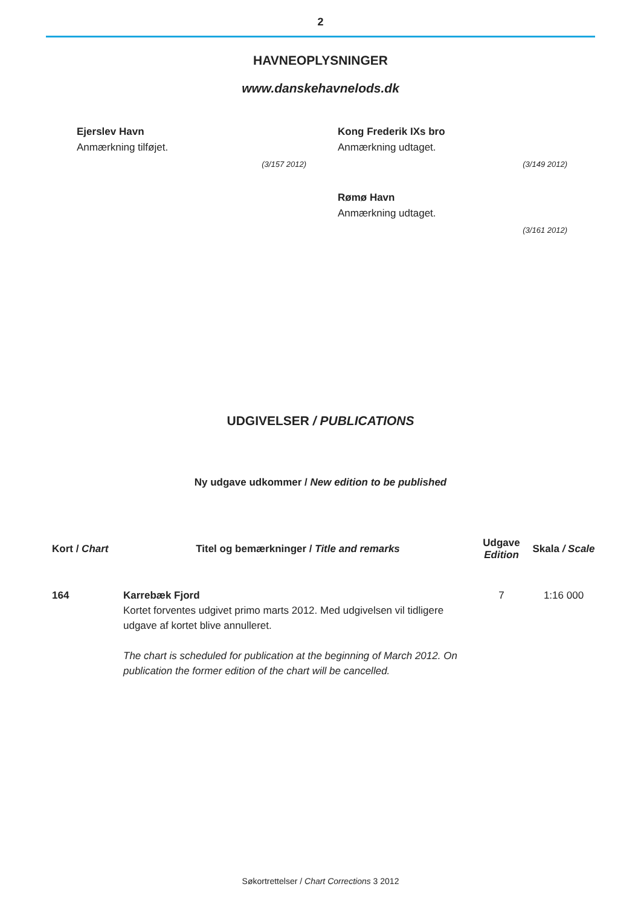2
HAVNEOPLYSNINGER
www.danskehavnelods.dk
Ejerslev Havn
Anmærkning tilføjet.
(3/157 2012)
Kong Frederik IXs bro
Anmærkning udtaget.
(3/149 2012)
Rømø Havn
Anmærkning udtaget.
(3/161 2012)
UDGIVELSER / PUBLICATIONS
Ny udgave udkommer / New edition to be published
| Kort / Chart | Titel og bemærkninger / Title and remarks | Udgave Edition | Skala / Scale |
| --- | --- | --- | --- |
| 164 | Karrebæk Fjord Kortet forventes udgivet primo marts 2012. Med udgivelsen vil tidligere udgave af kortet blive annulleret. The chart is scheduled for publication at the beginning of March 2012. On publication the former edition of the chart will be cancelled. | 7 | 1:16 000 |
Søkortrettelser / Chart Corrections 3 2012